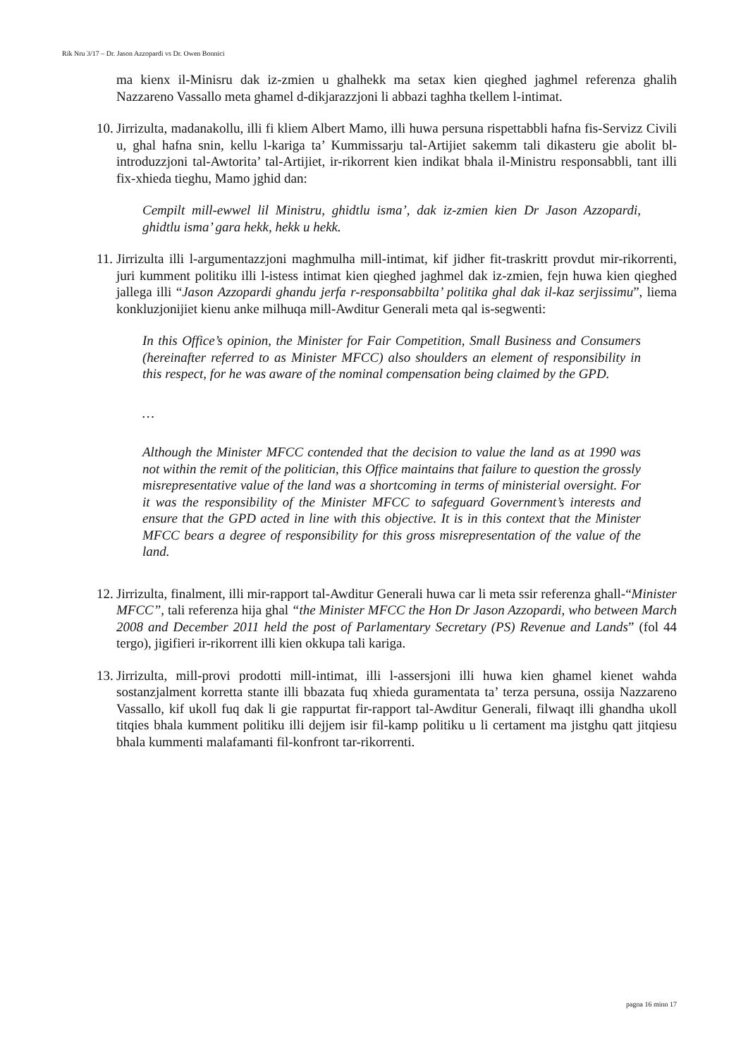Rik Nru 3/17 – Dr. Jason Azzopardi vs Dr. Owen Bonnici
ma kienx il-Minisru dak iz-zmien u ghalhekk ma setax kien qieghed jaghmel referenza ghalih Nazzareno Vassallo meta ghamel d-dikjarazzjoni li abbazi taghha tkellem l-intimat.
10.
Jirrizulta, madanakollu, illi fi kliem Albert Mamo, illi huwa persuna rispettabbli hafna fis-Servizz Civili u, ghal hafna snin, kellu l-kariga ta’ Kummissarju tal-Artijiet sakemm tali dikasteru gie abolit bl-introduzzjoni tal-Awtorita’ tal-Artijiet, ir-rikorrent kien indikat bhala il-Ministru responsabbli, tant illi fix-xhieda tieghu, Mamo jghid dan:
Cempilt mill-ewwel lil Ministru, ghidtlu isma’, dak iz-zmien kien Dr Jason Azzopardi, ghidtlu isma’ gara hekk, hekk u hekk.
11.
Jirrizulta illi l-argumentazzjoni maghmulha mill-intimat, kif jidher fit-traskritt provdut mir-rikorrenti, juri kumment politiku illi l-istess intimat kien qieghed jaghmel dak iz-zmien, fejn huwa kien qieghed jallega illi “Jason Azzopardi ghandu jerfa r-responsabbilta’ politika ghal dak il-kaz serjissimu”, liema konkluzjonijiet kienu anke milhuqa mill-Awditur Generali meta qal is-segwenti:
In this Office’s opinion, the Minister for Fair Competition, Small Business and Consumers (hereinafter referred to as Minister MFCC) also shoulders an element of responsibility in this respect, for he was aware of the nominal compensation being claimed by the GPD.
…
Although the Minister MFCC contended that the decision to value the land as at 1990 was not within the remit of the politician, this Office maintains that failure to question the grossly misrepresentative value of the land was a shortcoming in terms of ministerial oversight. For it was the responsibility of the Minister MFCC to safeguard Government’s interests and ensure that the GPD acted in line with this objective. It is in this context that the Minister MFCC bears a degree of responsibility for this gross misrepresentation of the value of the land.
12.
Jirrizulta, finalment, illi mir-rapport tal-Awditur Generali huwa car li meta ssir referenza ghall-“Minister MFCC”, tali referenza hija ghal “the Minister MFCC the Hon Dr Jason Azzopardi, who between March 2008 and December 2011 held the post of Parlamentary Secretary (PS) Revenue and Lands” (fol 44 tergo), jigifieri ir-rikorrent illi kien okkupa tali kariga.
13.
Jirrizulta, mill-provi prodotti mill-intimat, illi l-assersjoni illi huwa kien ghamel kienet wahda sostanzjalment korretta stante illi bbazata fuq xhieda guramentata ta’ terza persuna, ossija Nazzareno Vassallo, kif ukoll fuq dak li gie rappurtat fir-rapport tal-Awditur Generali, filwaqt illi ghandha ukoll titqies bhala kumment politiku illi dejjem isir fil-kamp politiku u li certament ma jistghu qatt jitqiesu bhala kummenti malafamanti fil-konfront tar-rikorrenti.
pagna 16 minn 17